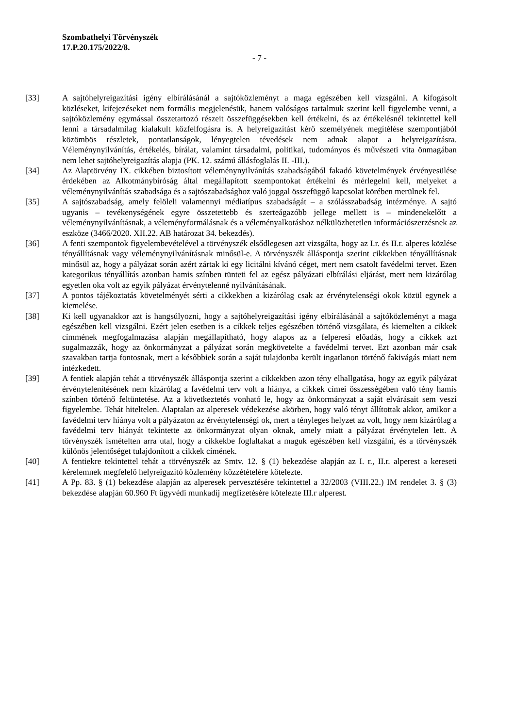Szombathelyi Törvényszék
17.P.20.175/2022/8.
- 7 -
[33] A sajtóhelyreigazítási igény elbírálásánál a sajtóközleményt a maga egészében kell vizsgálni. A kifogásolt közléseket, kifejezéseket nem formális megjelenésük, hanem valóságos tartalmuk szerint kell figyelembe venni, a sajtóközlemény egymással összetartozó részeit összefüggésekben kell értékelni, és az értékelésnél tekintettel kell lenni a társadalmilag kialakult közfelfogásra is. A helyreigazítást kérő személyének megítélése szempontjából közömbös részletek, pontatlanságok, lényegtelen tévedések nem adnak alapot a helyreigazításra. Véleménynyilvánítás, értékelés, bírálat, valamint társadalmi, politikai, tudományos és művészeti vita önmagában nem lehet sajtóhelyreigazítás alapja (PK. 12. számú állásfoglalás II. -III.).
[34] Az Alaptörvény IX. cikkében biztosított véleménynyilvánítás szabadságából fakadó követelmények érvényesülése érdekében az Alkotmánybíróság által megállapított szempontokat értékelni és mérlegelni kell, melyeket a véleménynyilvánítás szabadsága és a sajtószabadsághoz való joggal összefüggő kapcsolat körében merülnek fel.
[35] A sajtószabadság, amely felöleli valamennyi médiatípus szabadságát – a szólásszabadság intézménye. A sajtó ugyanis – tevékenységének egyre összetettebb és szerteágazóbb jellege mellett is – mindenekelőtt a véleménynyilvánításnak, a véleményformálásnak és a véleményalkotáshoz nélkülözhetetlen információszerzésnek az eszköze (3466/2020. XII.22. AB határozat 34. bekezdés).
[36] A fenti szempontok figyelembevételével a törvényszék elsődlegesen azt vizsgálta, hogy az I.r. és II.r. alperes közlése tényállításnak vagy véleménynyilvánításnak minősül-e. A törvényszék álláspontja szerint cikkekben tényállításnak minősül az, hogy a pályázat során azért zártak ki egy licitálni kívánó céget, mert nem csatolt favédelmi tervet. Ezen kategorikus tényállítás azonban hamis színben tünteti fel az egész pályázati elbírálási eljárást, mert nem kizárólag egyetlen oka volt az egyik pályázat érvénytelenné nyilvánításának.
[37] A pontos tájékoztatás követelményét sérti a cikkekben a kizárólag csak az érvénytelenségi okok közül egynek a kiemelése.
[38] Ki kell ugyanakkor azt is hangsúlyozni, hogy a sajtóhelyreigazítási igény elbírálásánál a sajtóközleményt a maga egészében kell vizsgálni. Ezért jelen esetben is a cikkek teljes egészében történő vizsgálata, és kiemelten a cikkek címmének megfogalmazása alapján megállapítható, hogy alapos az a felperesi előadás, hogy a cikkek azt sugalmazzák, hogy az önkormányzat a pályázat során megkövetelte a favédelmi tervet. Ezt azonban már csak szavakban tartja fontosnak, mert a későbbiek során a saját tulajdonba került ingatlanon történő fakivágás miatt nem intézkedett.
[39] A fentiek alapján tehát a törvényszék álláspontja szerint a cikkekben azon tény elhallgatása, hogy az egyik pályázat érvénytelenítésének nem kizárólag a favédelmi terv volt a hiánya, a cikkek címei összességében való tény hamis színben történő feltüntetése. Az a következtetés vonható le, hogy az önkormányzat a saját elvárásait sem veszi figyelembe. Tehát hiteltelen. Alaptalan az alperesek védekezése akörben, hogy való tényt állítottak akkor, amikor a favédelmi terv hiánya volt a pályázaton az érvénytelenségi ok, mert a tényleges helyzet az volt, hogy nem kizárólag a favédelmi terv hiányát tekintette az önkormányzat olyan oknak, amely miatt a pályázat érvénytelen lett. A törvényszék ismételten arra utal, hogy a cikkekbe foglaltakat a maguk egészében kell vizsgálni, és a törvényszék különös jelentőséget tulajdonított a cikkek címének.
[40] A fentiekre tekintettel tehát a törvényszék az Smtv. 12. § (1) bekezdése alapján az I. r., II.r. alperest a kereseti kérelemnek megfelelő helyreigazító közlemény közzétételére kötelezte.
[41] A Pp. 83. § (1) bekezdése alapján az alperesek pervesztésére tekintettel a 32/2003 (VIII.22.) IM rendelet 3. § (3) bekezdése alapján 60.960 Ft ügyvédi munkadíj megfizetésére kötelezte III.r alperest.